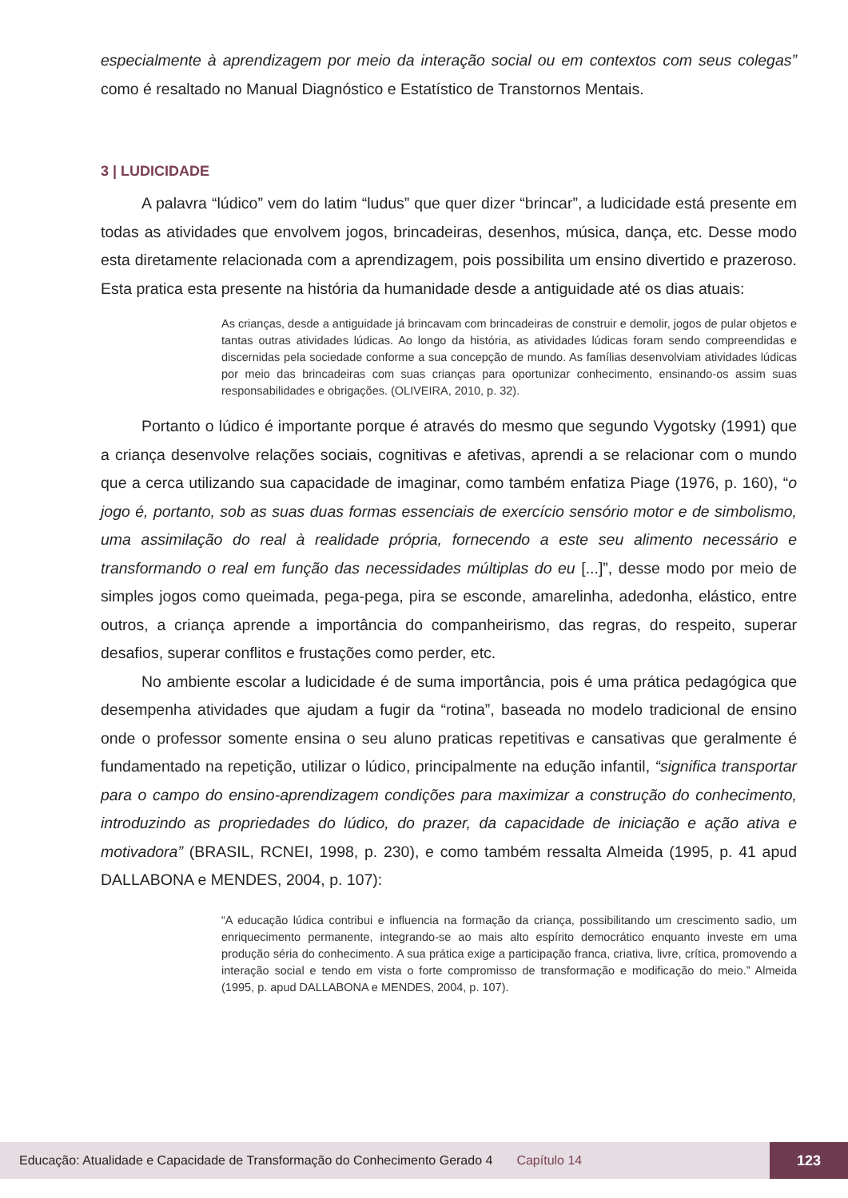especialmente à aprendizagem por meio da interação social ou em contextos com seus colegas” como é resaltado no Manual Diagnóstico e Estatístico de Transtornos Mentais.
3 | LUDICIDADE
A palavra “lúdico” vem do latim “ludus” que quer dizer “brincar”, a ludicidade está presente em todas as atividades que envolvem jogos, brincadeiras, desenhos, música, dança, etc. Desse modo esta diretamente relacionada com a aprendizagem, pois possibilita um ensino divertido e prazeroso. Esta pratica esta presente na história da humanidade desde a antiguidade até os dias atuais:
As crianças, desde a antiguidade já brincavam com brincadeiras de construir e demolir, jogos de pular objetos e tantas outras atividades lúdicas. Ao longo da história, as atividades lúdicas foram sendo compreendidas e discernidas pela sociedade conforme a sua concepção de mundo. As famílias desenvolviam atividades lúdicas por meio das brincadeiras com suas crianças para oportunizar conhecimento, ensinando-os assim suas responsabilidades e obrigações. (OLIVEIRA, 2010, p. 32).
Portanto o lúdico é importante porque é através do mesmo que segundo Vygotsky (1991) que a criança desenvolve relações sociais, cognitivas e afetivas, aprendi a se relacionar com o mundo que a cerca utilizando sua capacidade de imaginar, como também enfatiza Piage (1976, p. 160), “o jogo é, portanto, sob as suas duas formas essenciais de exercício sensório motor e de simbolismo, uma assimilação do real à realidade própria, fornecendo a este seu alimento necessário e transformando o real em função das necessidades múltiplas do eu [...]”, desse modo por meio de simples jogos como queimada, pega-pega, pira se esconde, amarelinha, adedonha, elástico, entre outros, a criança aprende a importância do companheirismo, das regras, do respeito, superar desafios, superar conflitos e frustações como perder, etc.
No ambiente escolar a ludicidade é de suma importância, pois é uma prática pedagógica que desempenha atividades que ajudam a fugir da “rotina”, baseada no modelo tradicional de ensino onde o professor somente ensina o seu aluno praticas repetitivas e cansativas que geralmente é fundamentado na repetição, utilizar o lúdico, principalmente na edução infantil, “significa transportar para o campo do ensino-aprendizagem condições para maximizar a construção do conhecimento, introduzindo as propriedades do lúdico, do prazer, da capacidade de iniciação e ação ativa e motivadora” (BRASIL, RCNEI, 1998, p. 230), e como também ressalta Almeida (1995, p. 41 apud DALLABONA e MENDES, 2004, p. 107):
“A educação lúdica contribui e influencia na formação da criança, possibilitando um crescimento sadio, um enriquecimento permanente, integrando-se ao mais alto espírito democrático enquanto investe em uma produção séria do conhecimento. A sua prática exige a participação franca, criativa, livre, crítica, promovendo a interação social e tendo em vista o forte compromisso de transformação e modificação do meio.” Almeida (1995, p. apud DALLABONA e MENDES, 2004, p. 107).
Educação: Atualidade e Capacidade de Transformação do Conhecimento Gerado 4 Capítulo 14 123